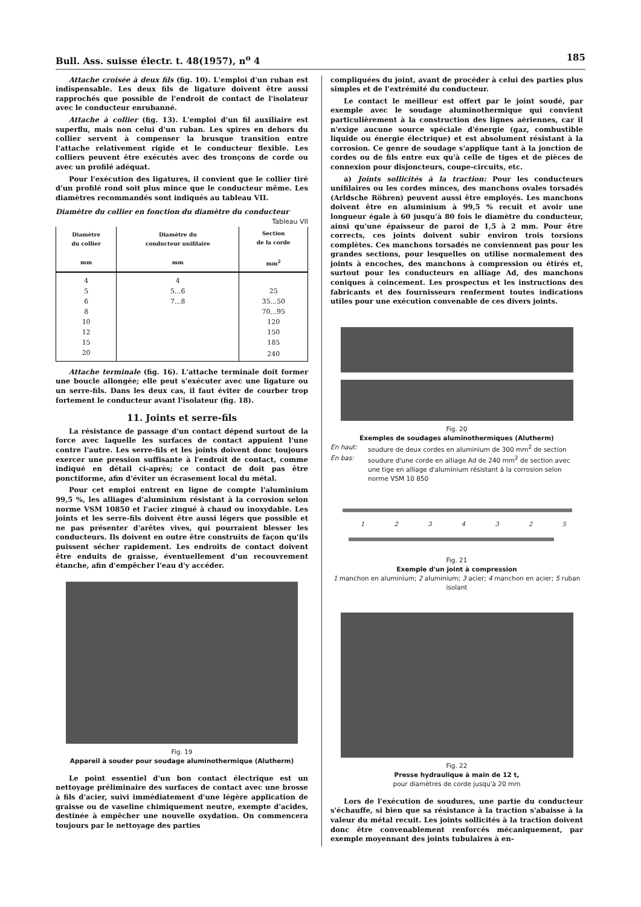Bull. Ass. suisse électr. t. 48(1957), n<sup>o</sup> 4 185
Attache croisée à deux fils (fig. 10). L'emploi d'un ruban est indispensable. Les deux fils de ligature doivent être aussi rapprochés que possible de l'endroit de contact de l'isolateur avec le conducteur enrubanné.
Attache à collier (fig. 13). L'emploi d'un fil auxiliaire est superflu, mais non celui d'un ruban. Les spires en dehors du collier servent à compenser la brusque transition entre l'attache relativement rigide et le conducteur flexible. Les colliers peuvent être exécutés avec des tronçons de corde ou avec un profilé adéquat.
Pour l'exécution des ligatures, il convient que le collier tiré d'un profilé rond soit plus mince que le conducteur même. Les diamètres recommandés sont indiqués au tableau VII.
Diamètre du collier en fonction du diamètre du conducteur
Tableau VII
| Diamètre du collier mm | Diamètre du conducteur unifilaire mm | Section de la corde mm<sup>2</sup> |
| --- | --- | --- |
| 4 | 4 | |
| 5 | 5...6 | 25 |
| 6 | 7...8 | 35...50 |
| 8 | | 70...95 |
| 10 | | 120 |
| 12 | | 150 |
| 15 | | 185 |
| 20 | | 240 |
Attache terminale (fig. 16). L'attache terminale doit former une boucle allongée; elle peut s'exécuter avec une ligature ou un serre-fils. Dans les deux cas, il faut éviter de courber trop fortement le conducteur avant l'isolateur (fig. 18).
11. Joints et serre-fils
La résistance de passage d'un contact dépend surtout de la force avec laquelle les surfaces de contact appuient l'une contre l'autre. Les serre-fils et les joints doivent donc toujours exercer une pression suffisante à l'endroit de contact, comme indiqué en détail ci-après; ce contact de doit pas être ponctiforme, afin d'éviter un écrasement local du métal.
Pour cet emploi entrent en ligne de compte l'aluminium 99,5 %, les alliages d'aluminium résistant à la corrosion selon norme VSM 10850 et l'acier zingué à chaud ou inoxydable. Les joints et les serre-fils doivent être aussi légers que possible et ne pas présenter d'arêtes vives, qui pourraient blesser les conducteurs. Ils doivent en outre être construits de façon qu'ils puissent sécher rapidement. Les endroits de contact doivent être enduits de graisse, éventuellement d'un recouvrement étanche, afin d'empêcher l'eau d'y accéder.
Fig. 19
Appareil à souder pour soudage aluminothermique (Alutherm)
Le point essentiel d'un bon contact électrique est un nettoyage préliminaire des surfaces de contact avec une brosse à fils d'acier, suivi immédiatement d'une légère application de graisse ou de vaseline chimiquement neutre, exempte d'acides, destinée à empêcher une nouvelle oxydation. On commencera toujours par le nettoyage des parties
compliquées du joint, avant de procéder à celui des parties plus simples et de l'extrémité du conducteur.
Le contact le meilleur est offert par le joint soudé, par exemple avec le soudage aluminothermique qui convient particulièrement à la construction des lignes aériennes, car il n'exige aucune source spéciale d'énergie (gaz, combustible liquide ou énergie électrique) et est absolument résistant à la corrosion. Ce genre de soudage s'applique tant à la jonction de cordes ou de fils entre eux qu'à celle de tiges et de pièces de connexion pour disjoncteurs, coupe-circuits, etc.
a) Joints sollicités à la traction: Pour les conducteurs unifilaires ou les cordes minces, des manchons ovales torsadés (Arldsche Röhren) peuvent aussi être employés. Les manchons doivent être en aluminium à 99,5 % recuit et avoir une longueur égale à 60 jusqu'à 80 fois le diamètre du conducteur, ainsi qu'une épaisseur de paroi de 1,5 à 2 mm. Pour être corrects, ces joints doivent subir environ trois torsions complètes. Ces manchons torsadés ne conviennent pas pour les grandes sections, pour lesquelles on utilise normalement des joints à encoches, des manchons à compression ou étirés et, surtout pour les conducteurs en alliage Ad, des manchons coniques à coincement. Les prospectus et les instructions des fabricants et des fournisseurs renferment toutes indications utiles pour une exécution convenable de ces divers joints.
Fig. 20
Exemples de soudages aluminothermiques (Alutherm)
En haut: soudure de deux cordes en aluminium de 300 mm<sup>2</sup> de section
En bas: soudure d'une corde en alliage Ad de 240 mm<sup>2</sup> de section avec une tige en alliage d'aluminium résistant à la corrosion selon norme VSM 10 850
1 2 3 4 3 2 5
Fig. 21
Exemple d'un joint à compression
1 manchon en aluminium; 2 aluminium; 3 acier; 4 manchon en acier; 5 ruban isolant
Fig. 22
Presse hydraulique à main de 12 t,
pour diamètres de corde jusqu'à 20 mm
Lors de l'exécution de soudures, une partie du conducteur s'échauffe, si bien que sa résistance à la traction s'abaisse à la valeur du métal recuit. Les joints sollicités à la traction doivent donc être convenablement renforcés mécaniquement, par exemple moyennant des joints tubulaires à en-